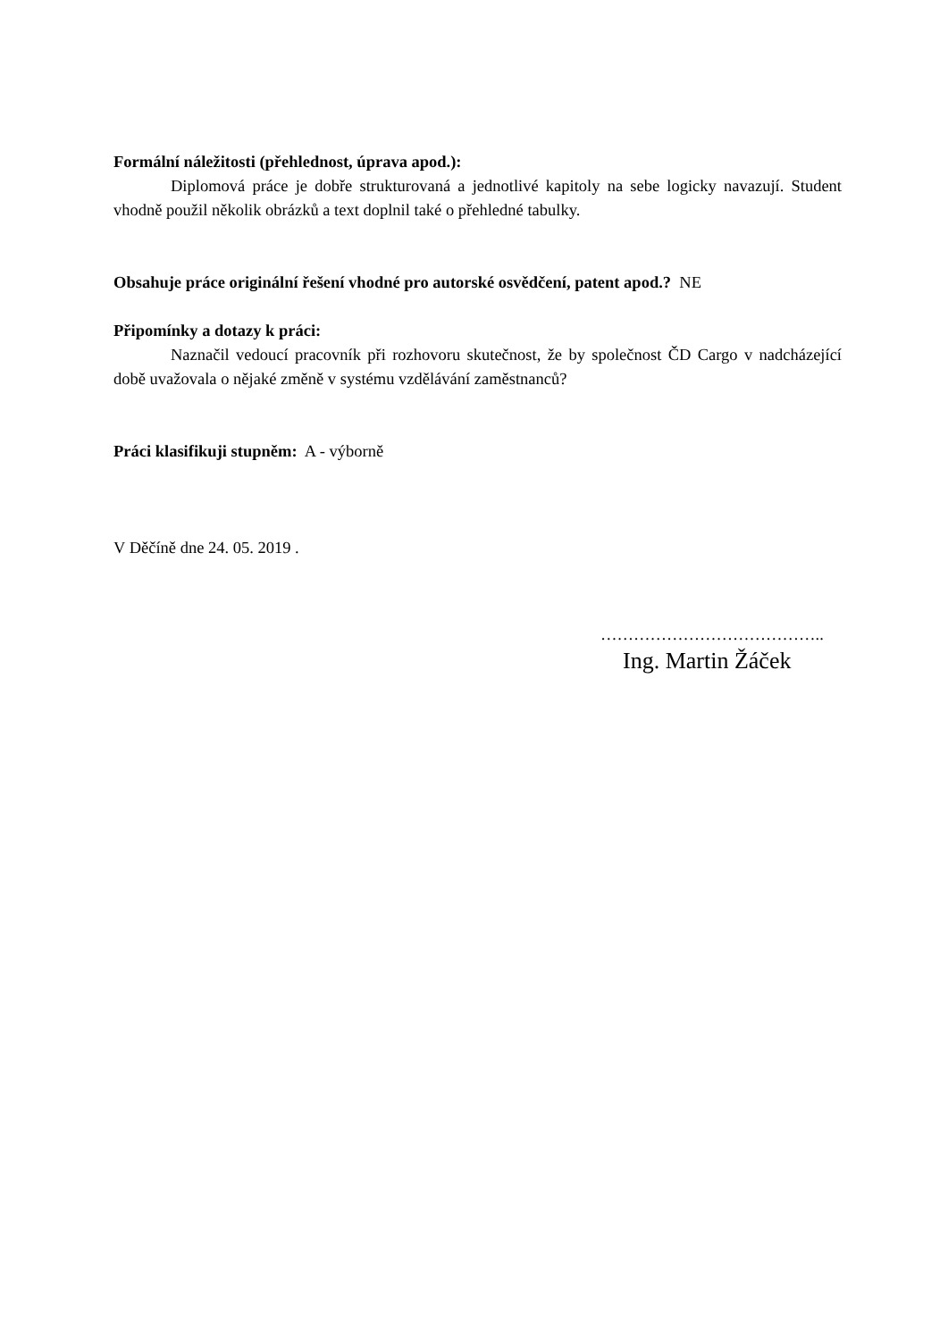Formální náležitosti (přehlednost, úprava apod.):
Diplomová práce je dobře strukturovaná a jednotlivé kapitoly na sebe logicky navazují. Student vhodně použil několik obrázků a text doplnil také o přehledné tabulky.
Obsahuje práce originální řešení vhodné pro autorské osvědčení, patent apod.? NE
Připomínky a dotazy k práci:
Naznačil vedoucí pracovník při rozhovoru skutečnost, že by společnost ČD Cargo v nadcházející době uvažovala o nějaké změně v systému vzdělávání zaměstnanců?
Práci klasifikuji stupněm: A - výborně
V Děčíně dne 24. 05. 2019 .
…………………………………..
Ing. Martin Žáček